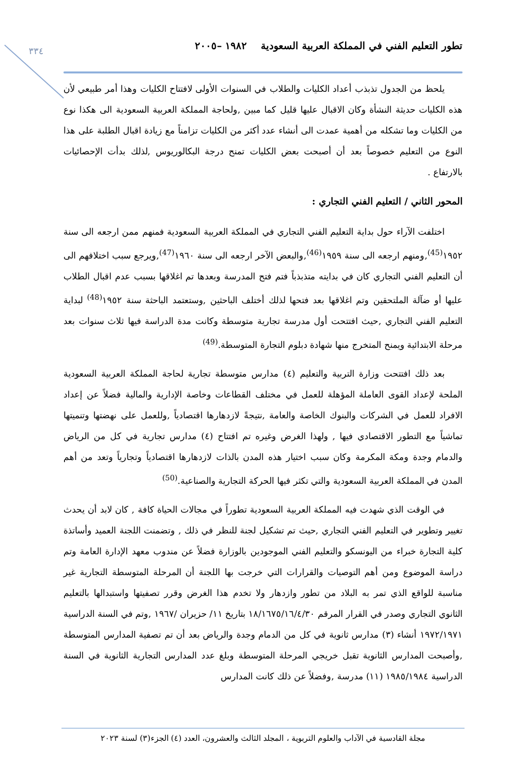٣٣٤
تطور التعليم الفني في المملكة العربية السعودية ١٩٨٢ –٢٠٠٥
يلحظ من الجدول تذبذب أعداد الكليات والطلاب في السنوات الأولى لافتتاح الكليات وهذا أمر طبيعي لأن هذه الكليات حديثة النشأة وكان الاقبال عليها قليل كما مبين ,ولحاجة المملكة العربية السعودية الى هكذا نوع من الكليات وما تشكله من أهمية عمدت الى أنشاء عدد أكثر من الكليات تزامناً مع زيادة اقبال الطلبة على هذا النوع من التعليم خصوصاً بعد أن أصبحت بعض الكليات تمنح درجة البكالوريوس ,لذلك بدأت الإحصائيات بالارتفاع .
المحور الثاني / التعليم الفني التجاري :
اختلفت الآراء حول بداية التعليم الفني التجاري في المملكة العربية السعودية فمنهم ممن ارجعه الى سنة ١٩٥٢<sup>(45)</sup>,ومنهم ارجعه الى سنة ١٩٥٩<sup>(46)</sup>,والبعض الآخر ارجعه الى سنة ١٩٦٠<sup>(47)</sup>,ويرجع سبب اختلافهم الى أن التعليم الفني التجاري كان في بدايته متذبذباً فتم فتح المدرسة وبعدها تم اغلاقها بسبب عدم اقبال الطلاب عليها أو ضآلة الملتحقين وتم اغلاقها بعد فتحها لذلك أختلف الباحثين ,وستعتمد الباحثة سنة ١٩٥٢<sup>(48)</sup> لبداية التعليم الفني التجاري ,حيث افتتحت أول مدرسة تجارية متوسطة وكانت مدة الدراسة فيها ثلاث سنوات بعد مرحلة الابتدائية ويمنح المتخرج منها شهادة دبلوم التجارة المتوسطة.<sup>(49)</sup>
بعد ذلك افتتحت وزارة التربية والتعليم (٤) مدارس متوسطة تجارية لحاجة المملكة العربية السعودية الملحة لإعداد القوى العاملة المؤهلة للعمل في مختلف القطاعات وخاصة الإدارية والمالية فضلاً عن إعداد الافراد للعمل في الشركات والبنوك الخاصة والعامة ,نتيجةً لازدهارها اقتصادياً ,وللعمل على نهضتها وتنميتها تماشياً مع التطور الاقتصادي فيها , ولهذا الغرض وغيره تم افتتاح (٤) مدارس تجارية في كل من الرياض والدمام وجدة ومكة المكرمة وكان سبب اختيار هذه المدن بالذات لازدهارها اقتصادياً وتجارياً وتعد من أهم المدن في المملكة العربية السعودية والتي تكثر فيها الحركة التجارية والصناعية.<sup>(50)</sup>
في الوقت الذي شهدت فيه المملكة العربية السعودية تطوراً في مجالات الحياة كافة , كان لابد أن يحدث تغيير وتطوير في التعليم الفني التجاري ,حيث تم تشكيل لجنة للنظر في ذلك , وتضمنت اللجنة العميد وأساتذة كلية التجارة خبراء من اليونسكو والتعليم الفني الموجودين بالوزارة فضلاً عن مندوب معهد الإدارة العامة وتم دراسة الموضوع ومن أهم التوصيات والقرارات التي خرجت بها اللجنة أن المرحلة المتوسطة التجارية غير مناسبة للواقع الذي تمر به البلاد من تطور وازدهار ولا تخدم هذا الغرض وقرر تصفيتها واستبدالها بالتعليم الثانوي التجاري وصدر في القرار المرقم ١٨/١٦٧٥/١٦/٤/٣٠ بتاريخ ١١/ حزيران /١٩٦٧ ,وتم في السنة الدراسية ١٩٧٢/١٩٧١ أنشاء (٣) مدارس ثانوية في كل من الدمام وجدة والرياض بعد أن تم تصفية المدارس المتوسطة ,وأصبحت المدارس الثانوية تقبل خريجي المرحلة المتوسطة وبلغ عدد المدارس التجارية الثانوية في السنة الدراسية ١٩٨٥/١٩٨٤ (١١) مدرسة ,وفضلاً عن ذلك كانت المدارس
مجلة القادسية في الآداب والعلوم التربوية ، المجلد الثالث والعشرون، العدد (٤) الجزء(٣) لسنة ٢٠٢٣